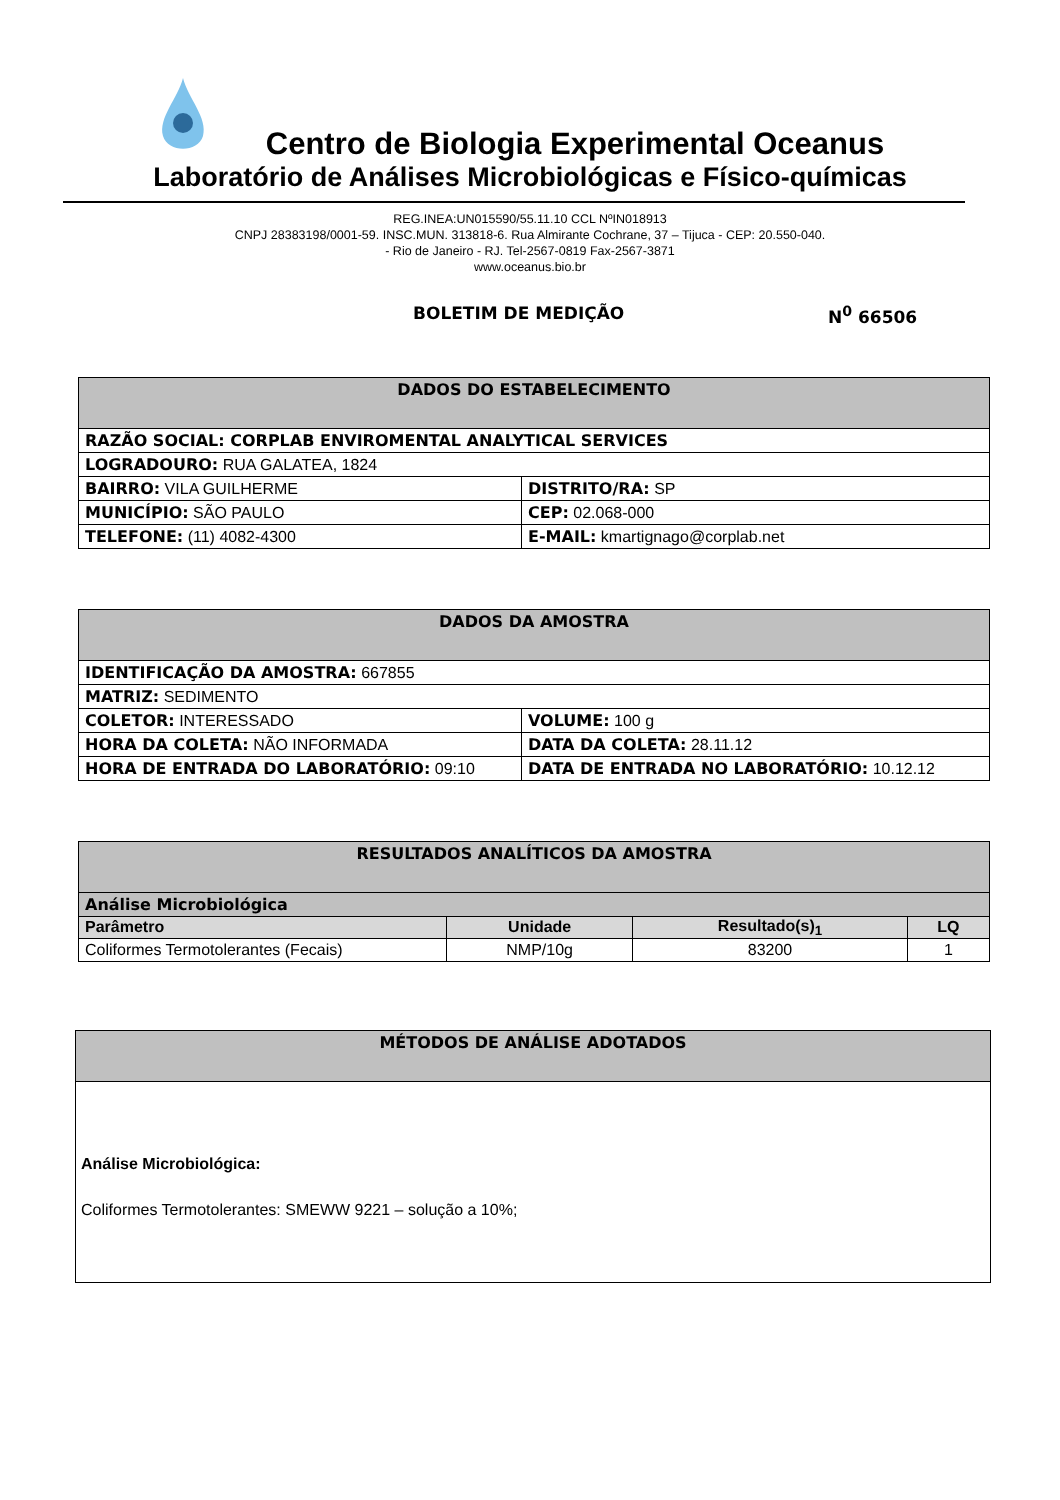Centro de Biologia Experimental Oceanus
Laboratório de Análises Microbiológicas e Físico-químicas
REG.INEA:UN015590/55.11.10 CCL NºIN018913
CNPJ 28383198/0001-59. INSC.MUN. 313818-6. Rua Almirante Cochrane, 37 – Tijuca - CEP: 20.550-040.
- Rio de Janeiro - RJ. Tel-2567-0819 Fax-2567-3871
www.oceanus.bio.br
BOLETIM DE MEDIÇÃO N<sup>0</sup> 66506
| DADOS DO ESTABELECIMENTO | |
| --- | --- |
| RAZÃO SOCIAL: CORPLAB ENVIROMENTAL ANALYTICAL SERVICES | |
| LOGRADOURO: RUA GALATEA, 1824 | |
| BAIRRO: VILA GUILHERME | DISTRITO/RA: SP |
| MUNICÍPIO: SÃO PAULO | CEP: 02.068-000 |
| TELEFONE: (11) 4082-4300 | E-MAIL: kmartignago@corplab.net |
| DADOS DA AMOSTRA | |
| --- | --- |
| IDENTIFICAÇÃO DA AMOSTRA: 667855 | |
| MATRIZ: SEDIMENTO | |
| COLETOR: INTERESSADO | VOLUME: 100 g |
| HORA DA COLETA: NÃO INFORMADA | DATA DA COLETA: 28.11.12 |
| HORA DE ENTRADA DO LABORATÓRIO: 09:10 | DATA DE ENTRADA NO LABORATÓRIO: 10.12.12 |
| RESULTADOS ANALÍTICOS DA AMOSTRA | | | |
| --- | --- | --- | --- |
| Análise Microbiológica | | | |
| Parâmetro | Unidade | Resultado(s)<sub>1</sub> | LQ |
| Coliformes Termotolerantes (Fecais) | NMP/10g | 83200 | 1 |
| MÉTODOS DE ANÁLISE ADOTADOS |
| --- |
| Análise Microbiológica: Coliformes Termotolerantes: SMEWW 9221 – solução a 10%; |